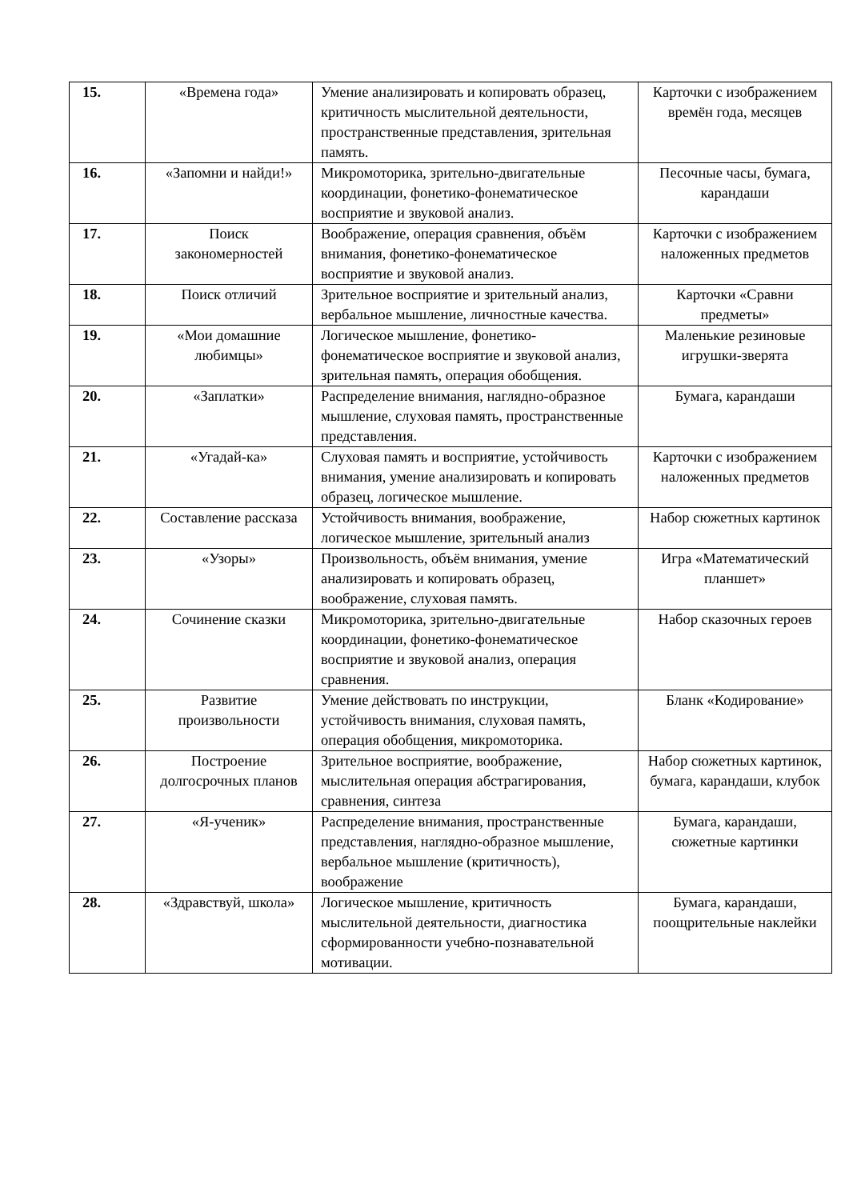| 15. | «Времена года» | Умение анализировать и копировать образец, критичность мыслительной деятельности, пространственные представления, зрительная память. | Карточки с изображением времён года, месяцев |
| 16. | «Запомни и найди!» | Микромоторика, зрительно-двигательные координации, фонетико-фонематическое восприятие и звуковой анализ. | Песочные часы, бумага, карандаши |
| 17. | Поиск закономерностей | Воображение, операция сравнения, объём внимания, фонетико-фонематическое восприятие и звуковой анализ. | Карточки с изображением наложенных предметов |
| 18. | Поиск отличий | Зрительное восприятие и зрительный анализ, вербальное мышление, личностные качества. | Карточки «Сравни предметы» |
| 19. | «Мои домашние любимцы» | Логическое мышление, фонетико-фонематическое восприятие и звуковой анализ, зрительная память, операция обобщения. | Маленькие резиновые игрушки-зверята |
| 20. | «Заплатки» | Распределение внимания, наглядно-образное мышление, слуховая память, пространственные представления. | Бумага, карандаши |
| 21. | «Угадай-ка» | Слуховая память и восприятие, устойчивость внимания, умение анализировать и копировать образец, логическое мышление. | Карточки с изображением наложенных предметов |
| 22. | Составление рассказа | Устойчивость внимания, воображение, логическое мышление, зрительный анализ | Набор сюжетных картинок |
| 23. | «Узоры» | Произвольность, объём внимания, умение анализировать и копировать образец, воображение, слуховая память. | Игра «Математический планшет» |
| 24. | Сочинение сказки | Микромоторика, зрительно-двигательные координации, фонетико-фонематическое восприятие и звуковой анализ, операция сравнения. | Набор сказочных героев |
| 25. | Развитие произвольности | Умение действовать по инструкции, устойчивость внимания, слуховая память, операция обобщения, микромоторика. | Бланк «Кодирование» |
| 26. | Построение долгосрочных планов | Зрительное восприятие, воображение, мыслительная операция абстрагирования, сравнения, синтеза | Набор сюжетных картинок, бумага, карандаши, клубок |
| 27. | «Я-ученик» | Распределение внимания, пространственные представления, наглядно-образное мышление, вербальное мышление (критичность), воображение | Бумага, карандаши, сюжетные картинки |
| 28. | «Здравствуй, школа» | Логическое мышление, критичность мыслительной деятельности, диагностика сформированности учебно-познавательной мотивации. | Бумага, карандаши, поощрительные наклейки |